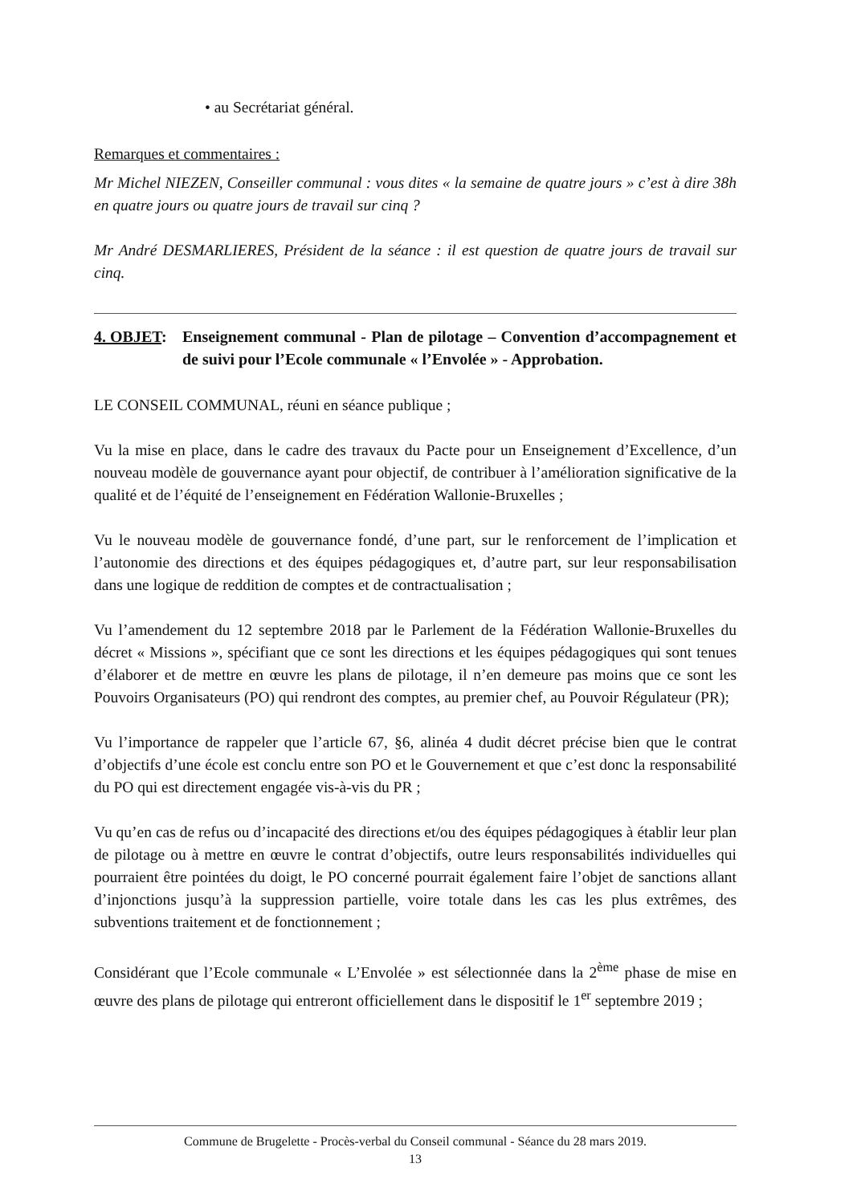• au Secrétariat général.
Remarques et commentaires :
Mr Michel NIEZEN, Conseiller communal : vous dites « la semaine de quatre jours » c’est à dire 38h en quatre jours ou quatre jours de travail sur cinq ?
Mr André DESMARLIERES, Président de la séance : il est question de quatre jours de travail sur cinq.
4. OBJET: Enseignement communal - Plan de pilotage – Convention d’accompagnement et de suivi pour l’Ecole communale « l’Envolée » - Approbation.
LE CONSEIL COMMUNAL, réuni en séance publique ;
Vu la mise en place, dans le cadre des travaux du Pacte pour un Enseignement d’Excellence, d’un nouveau modèle de gouvernance ayant pour objectif, de contribuer à l’amélioration significative de la qualité et de l’équité de l’enseignement en Fédération Wallonie-Bruxelles ;
Vu le nouveau modèle de gouvernance fondé, d’une part, sur le renforcement de l’implication et l’autonomie des directions et des équipes pédagogiques et, d’autre part, sur leur responsabilisation dans une logique de reddition de comptes et de contractualisation ;
Vu l’amendement du 12 septembre 2018 par le Parlement de la Fédération Wallonie-Bruxelles du décret « Missions », spécifiant que ce sont les directions et les équipes pédagogiques qui sont tenues d’élaborer et de mettre en œuvre les plans de pilotage, il n’en demeure pas moins que ce sont les Pouvoirs Organisateurs (PO) qui rendront des comptes, au premier chef, au Pouvoir Régulateur (PR);
Vu l’importance de rappeler que l’article 67, §6, alinéa 4 dudit décret précise bien que le contrat d’objectifs d’une école est conclu entre son PO et le Gouvernement et que c’est donc la responsabilité du PO qui est directement engagée vis-à-vis du PR ;
Vu qu’en cas de refus ou d’incapacité des directions et/ou des équipes pédagogiques à établir leur plan de pilotage ou à mettre en œuvre le contrat d’objectifs, outre leurs responsabilités individuelles qui pourraient être pointées du doigt, le PO concerné pourrait également faire l’objet de sanctions allant d’injonctions jusqu’à la suppression partielle, voire totale dans les cas les plus extrêmes, des subventions traitement et de fonctionnement ;
Considérant que l’Ecole communale « L’Envolée » est sélectionnée dans la 2<sup>ème</sup> phase de mise en œuvre des plans de pilotage qui entreront officiellement dans le dispositif le 1<sup>er</sup> septembre 2019 ;
Commune de Brugelette - Procès-verbal du Conseil communal - Séance du 28 mars 2019.
13